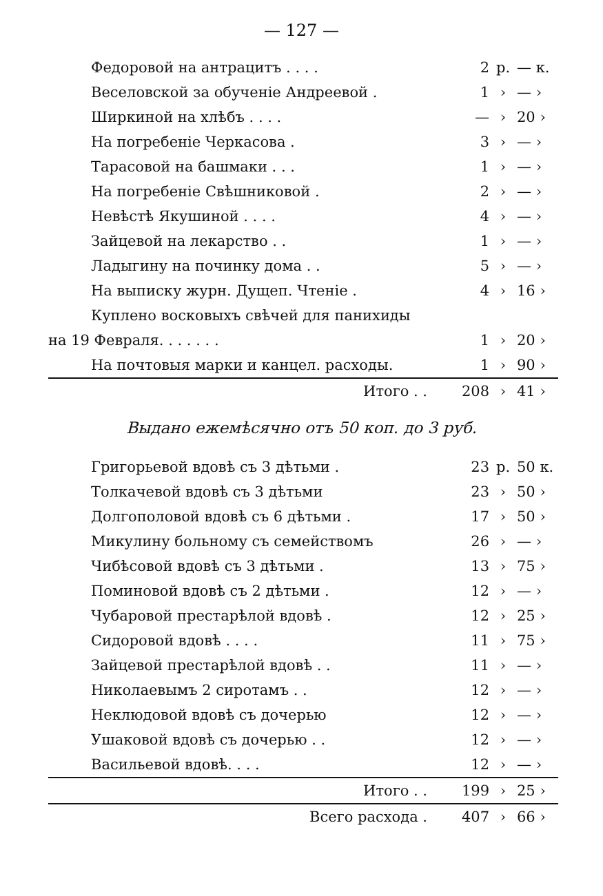— 127 —
| Федоровой на антрацитъ . . . . | 2 | р. | — к. |
| Веселовской за обученіе Андреевой . | 1 | › | — › |
| Ширкиной на хлѣбъ . . . . | — | › | 20 › |
| На погребеніе Черкасова . | 3 | › | — › |
| Тарасовой на башмаки . . . | 1 | › | — › |
| На погребеніе Свѣшниковой . | 2 | › | — › |
| Невѣстѣ Якушиной . . . . | 4 | › | — › |
| Зайцевой на лекарство . . | 1 | › | — › |
| Ладыгину на починку дома . . | 5 | › | — › |
| На выписку журн. Дущеп. Чтеніе . | 4 | › | 16 › |
| Куплено восковыхъ свѣчей для панихиды | | | |
| на 19 Февраля. . . . . . . | 1 | › | 20 › |
| На почтовыя марки и канцел. расходы. | 1 | › | 90 › |
| Итого . . | 208 | › | 41 › |
Выдано ежемѣсячно отъ 50 коп. до 3 руб.
| Григорьевой вдовѣ съ 3 дѣтьми . | 23 | р. | 50 к. |
| Толкачевой вдовѣ съ 3 дѣтьми | 23 | › | 50 › |
| Долгополовой вдовѣ съ 6 дѣтьми . | 17 | › | 50 › |
| Микулину больному съ семействомъ | 26 | › | — › |
| Чибѣсовой вдовѣ съ 3 дѣтьми . | 13 | › | 75 › |
| Поминовой вдовѣ съ 2 дѣтьми . | 12 | › | — › |
| Чубаровой престарѣлой вдовѣ . | 12 | › | 25 › |
| Сидоровой вдовѣ . . . . | 11 | › | 75 › |
| Зайцевой престарѣлой вдовѣ . . | 11 | › | — › |
| Николаевымъ 2 сиротамъ . . | 12 | › | — › |
| Неклюдовой вдовѣ съ дочерью | 12 | › | — › |
| Ушаковой вдовѣ съ дочерью . . | 12 | › | — › |
| Васильевой вдовѣ. . . . | 12 | › | — › |
| Итого . . | 199 | › | 25 › |
| Всего расхода . | 407 | › | 66 › |